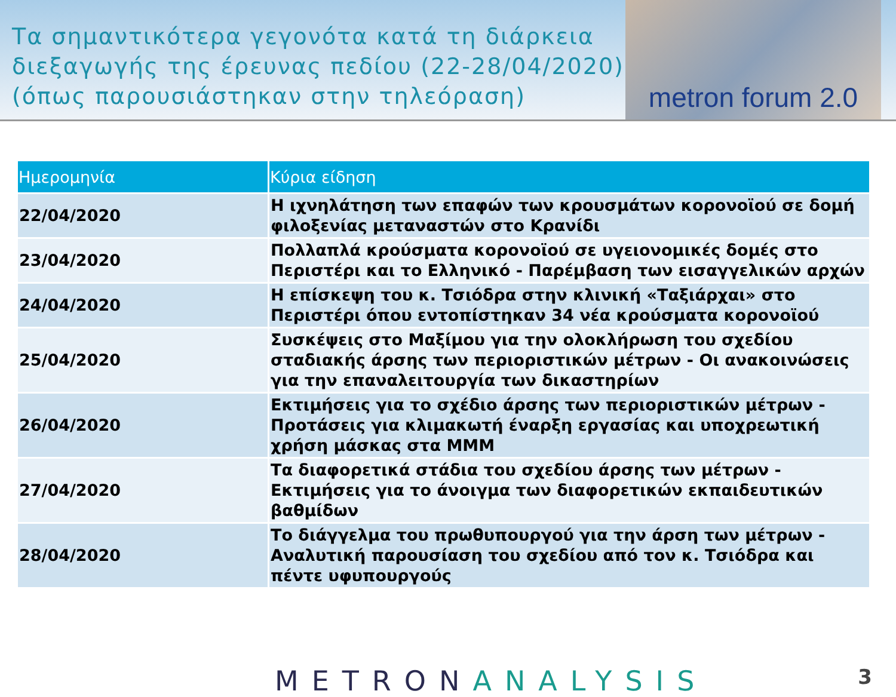Τα σημαντικότερα γεγονότα κατά τη διάρκεια
διεξαγωγής της έρευνας πεδίου (22-28/04/2020)
(όπως παρουσιάστηκαν στην τηλεόραση)
metron forum 2.0
| Ημερομηνία | Κύρια είδηση |
| --- | --- |
| 22/04/2020 | Η ιχνηλάτηση των επαφών των κρουσμάτων κορονοϊού σε δομή φιλοξενίας μεταναστών στο Κρανίδι |
| 23/04/2020 | Πολλαπλά κρούσματα κορονοϊού σε υγειονομικές δομές στο Περιστέρι και το Ελληνικό - Παρέμβαση των εισαγγελικών αρχών |
| 24/04/2020 | Η επίσκεψη του κ. Τσιόδρα στην κλινική «Ταξιάρχαι» στο Περιστέρι όπου εντοπίστηκαν 34 νέα κρούσματα κορονοϊού |
| 25/04/2020 | Συσκέψεις στο Μαξίμου για την ολοκλήρωση του σχεδίου σταδιακής άρσης των περιοριστικών μέτρων - Οι ανακοινώσεις για την επαναλειτουργία των δικαστηρίων |
| 26/04/2020 | Εκτιμήσεις για το σχέδιο άρσης των περιοριστικών μέτρων - Προτάσεις για κλιμακωτή έναρξη εργασίας και υποχρεωτική χρήση μάσκας στα ΜΜΜ |
| 27/04/2020 | Τα διαφορετικά στάδια του σχεδίου άρσης των μέτρων - Εκτιμήσεις για το άνοιγμα των διαφορετικών εκπαιδευτικών βαθμίδων |
| 28/04/2020 | Το διάγγελμα του πρωθυπουργού για την άρση των μέτρων - Αναλυτική παρουσίαση του σχεδίου από τον κ. Τσιόδρα και πέντε υφυπουργούς |
METRONANALYSIS
3